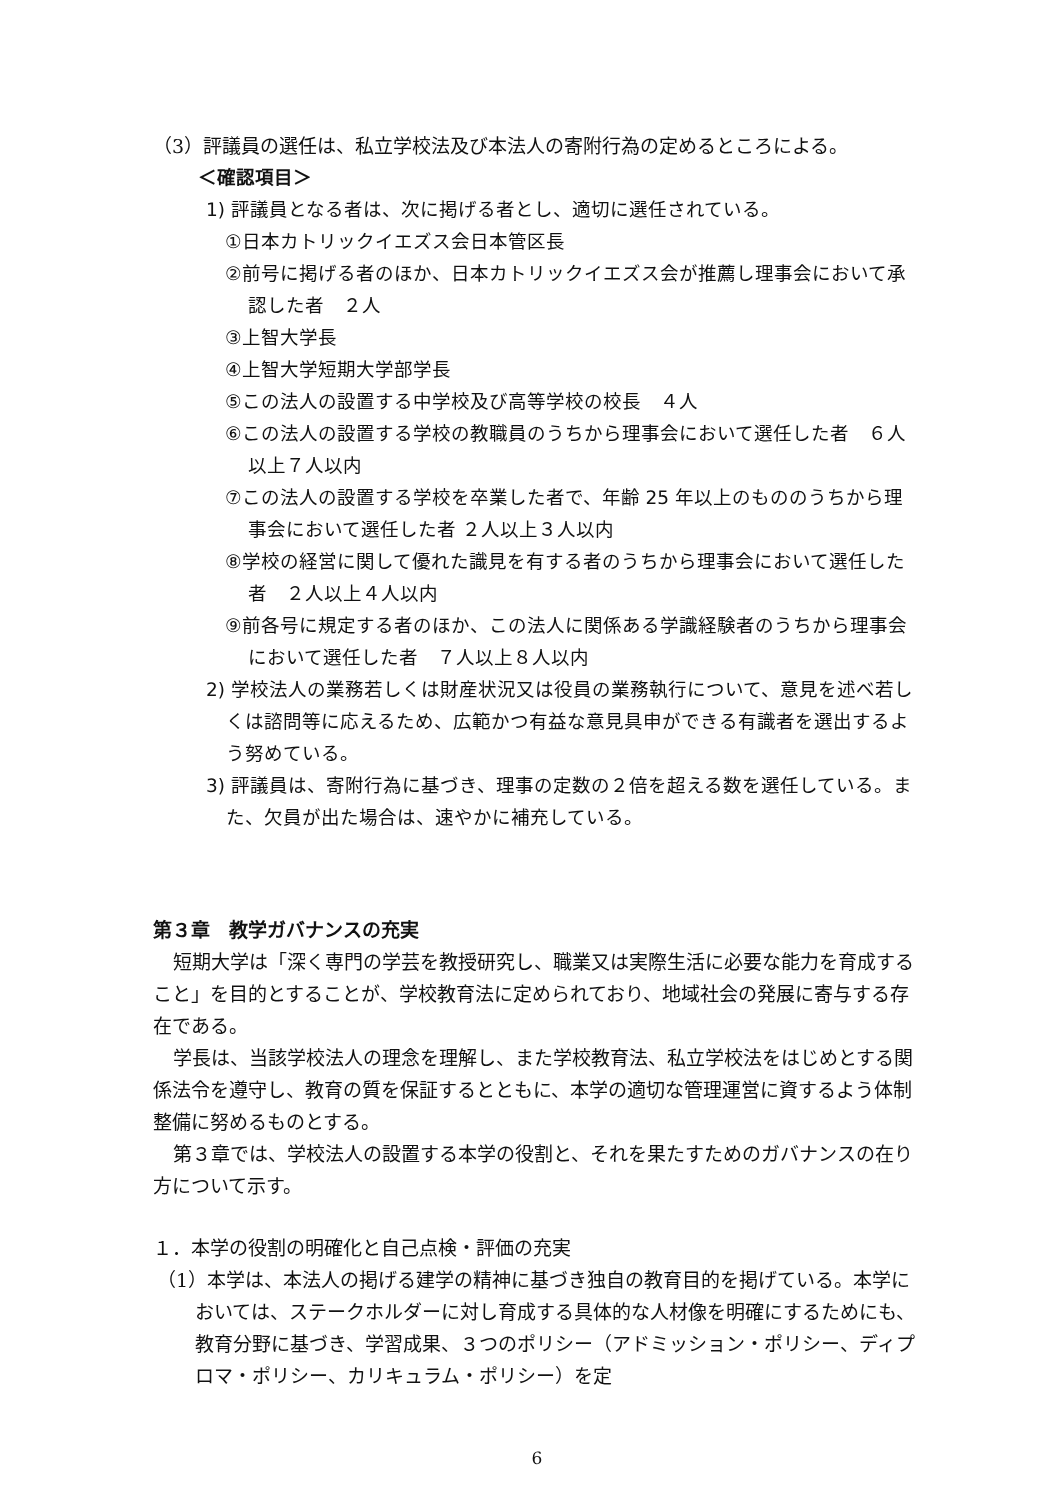（3）評議員の選任は、私立学校法及び本法人の寄附行為の定めるところによる。
＜確認項目＞
1) 評議員となる者は、次に掲げる者とし、適切に選任されている。
①日本カトリックイエズス会日本管区長
②前号に掲げる者のほか、日本カトリックイエズス会が推薦し理事会において承認した者　２人
③上智大学長
④上智大学短期大学部学長
⑤この法人の設置する中学校及び高等学校の校長　４人
⑥この法人の設置する学校の教職員のうちから理事会において選任した者　６人以上７人以内
⑦この法人の設置する学校を卒業した者で、年齢 25 年以上のもののうちから理事会において選任した者 ２人以上３人以内
⑧学校の経営に関して優れた識見を有する者のうちから理事会において選任した者　２人以上４人以内
⑨前各号に規定する者のほか、この法人に関係ある学識経験者のうちから理事会において選任した者　７人以上８人以内
2) 学校法人の業務若しくは財産状況又は役員の業務執行について、意見を述べ若しくは諮問等に応えるため、広範かつ有益な意見具申ができる有識者を選出するよう努めている。
3) 評議員は、寄附行為に基づき、理事の定数の２倍を超える数を選任している。また、欠員が出た場合は、速やかに補充している。
第３章　教学ガバナンスの充実
短期大学は「深く専門の学芸を教授研究し、職業又は実際生活に必要な能力を育成すること」を目的とすることが、学校教育法に定められており、地域社会の発展に寄与する存在である。
学長は、当該学校法人の理念を理解し、また学校教育法、私立学校法をはじめとする関係法令を遵守し、教育の質を保証するとともに、本学の適切な管理運営に資するよう体制整備に努めるものとする。
第３章では、学校法人の設置する本学の役割と、それを果たすためのガバナンスの在り方について示す。
１．本学の役割の明確化と自己点検・評価の充実
（1）本学は、本法人の掲げる建学の精神に基づき独自の教育目的を掲げている。本学においては、ステークホルダーに対し育成する具体的な人材像を明確にするためにも、教育分野に基づき、学習成果、３つのポリシー（アドミッション・ポリシー、ディプロマ・ポリシー、カリキュラム・ポリシー）を定
6